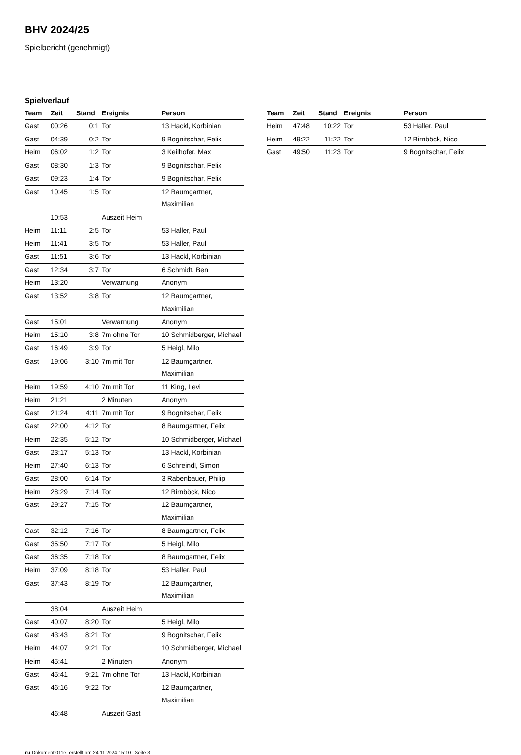BHV 2024/25
Spielbericht (genehmigt)
Spielverlauf
| Team | Zeit | Stand | Ereignis | Person |
| --- | --- | --- | --- | --- |
| Gast | 00:26 | 0:1 | Tor | 13 Hackl, Korbinian |
| Gast | 04:39 | 0:2 | Tor | 9 Bognitschar, Felix |
| Heim | 06:02 | 1:2 | Tor | 3 Keilhofer, Max |
| Gast | 08:30 | 1:3 | Tor | 9 Bognitschar, Felix |
| Gast | 09:23 | 1:4 | Tor | 9 Bognitschar, Felix |
| Gast | 10:45 | 1:5 | Tor | 12 Baumgartner, Maximilian |
| | 10:53 | | Auszeit Heim | |
| Heim | 11:11 | 2:5 | Tor | 53 Haller, Paul |
| Heim | 11:41 | 3:5 | Tor | 53 Haller, Paul |
| Gast | 11:51 | 3:6 | Tor | 13 Hackl, Korbinian |
| Gast | 12:34 | 3:7 | Tor | 6 Schmidt, Ben |
| Heim | 13:20 | | Verwarnung | Anonym |
| Gast | 13:52 | 3:8 | Tor | 12 Baumgartner, Maximilian |
| Gast | 15:01 | | Verwarnung | Anonym |
| Heim | 15:10 | 3:8 | 7m ohne Tor | 10 Schmidberger, Michael |
| Gast | 16:49 | 3:9 | Tor | 5 Heigl, Milo |
| Gast | 19:06 | 3:10 | 7m mit Tor | 12 Baumgartner, Maximilian |
| Heim | 19:59 | 4:10 | 7m mit Tor | 11 King, Levi |
| Heim | 21:21 | | 2 Minuten | Anonym |
| Gast | 21:24 | 4:11 | 7m mit Tor | 9 Bognitschar, Felix |
| Gast | 22:00 | 4:12 | Tor | 8 Baumgartner, Felix |
| Heim | 22:35 | 5:12 | Tor | 10 Schmidberger, Michael |
| Gast | 23:17 | 5:13 | Tor | 13 Hackl, Korbinian |
| Heim | 27:40 | 6:13 | Tor | 6 Schreindl, Simon |
| Gast | 28:00 | 6:14 | Tor | 3 Rabenbauer, Philip |
| Heim | 28:29 | 7:14 | Tor | 12 Birnböck, Nico |
| Gast | 29:27 | 7:15 | Tor | 12 Baumgartner, Maximilian |
| Gast | 32:12 | 7:16 | Tor | 8 Baumgartner, Felix |
| Gast | 35:50 | 7:17 | Tor | 5 Heigl, Milo |
| Gast | 36:35 | 7:18 | Tor | 8 Baumgartner, Felix |
| Heim | 37:09 | 8:18 | Tor | 53 Haller, Paul |
| Gast | 37:43 | 8:19 | Tor | 12 Baumgartner, Maximilian |
| | 38:04 | | Auszeit Heim | |
| Gast | 40:07 | 8:20 | Tor | 5 Heigl, Milo |
| Gast | 43:43 | 8:21 | Tor | 9 Bognitschar, Felix |
| Heim | 44:07 | 9:21 | Tor | 10 Schmidberger, Michael |
| Heim | 45:41 | | 2 Minuten | Anonym |
| Gast | 45:41 | 9:21 | 7m ohne Tor | 13 Hackl, Korbinian |
| Gast | 46:16 | 9:22 | Tor | 12 Baumgartner, Maximilian |
| | 46:48 | | Auszeit Gast | |
| Team | Zeit | Stand | Ereignis | Person |
| --- | --- | --- | --- | --- |
| Heim | 47:48 | 10:22 | Tor | 53 Haller, Paul |
| Heim | 49:22 | 11:22 | Tor | 12 Birnböck, Nico |
| Gast | 49:50 | 11:23 | Tor | 9 Bognitschar, Felix |
nu.Dokument 011e, erstellt am 24.11.2024 15:10 | Seite 3